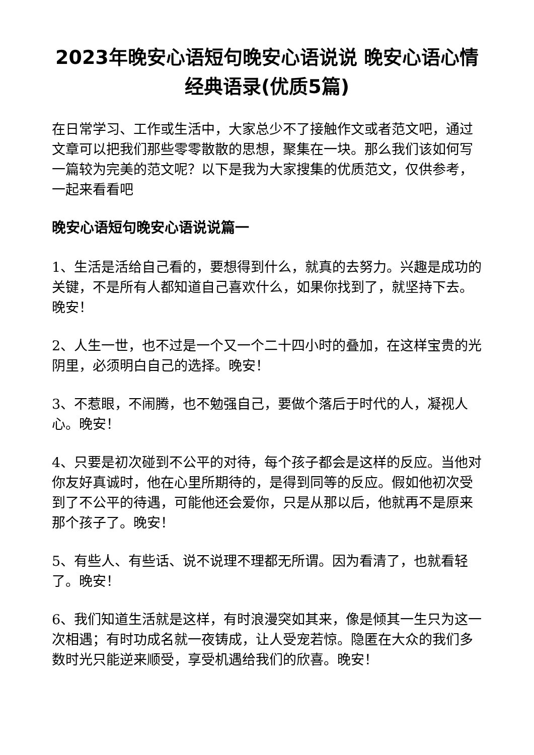2023年晚安心语短句晚安心语说说 晚安心语心情经典语录(优质5篇)
在日常学习、工作或生活中，大家总少不了接触作文或者范文吧，通过文章可以把我们那些零零散散的思想，聚集在一块。那么我们该如何写一篇较为完美的范文呢？以下是我为大家搜集的优质范文，仅供参考，一起来看看吧
晚安心语短句晚安心语说说篇一
1、生活是活给自己看的，要想得到什么，就真的去努力。兴趣是成功的关键，不是所有人都知道自己喜欢什么，如果你找到了，就坚持下去。晚安！
2、人生一世，也不过是一个又一个二十四小时的叠加，在这样宝贵的光阴里，必须明白自己的选择。晚安！
3、不惹眼，不闹腾，也不勉强自己，要做个落后于时代的人，凝视人心。晚安！
4、只要是初次碰到不公平的对待，每个孩子都会是这样的反应。当他对你友好真诚时，他在心里所期待的，是得到同等的反应。假如他初次受到了不公平的待遇，可能他还会爱你，只是从那以后，他就再不是原来那个孩子了。晚安！
5、有些人、有些话、说不说理不理都无所谓。因为看清了，也就看轻了。晚安！
6、我们知道生活就是这样，有时浪漫突如其来，像是倾其一生只为这一次相遇；有时功成名就一夜铸成，让人受宠若惊。隐匿在大众的我们多数时光只能逆来顺受，享受机遇给我们的欣喜。晚安！